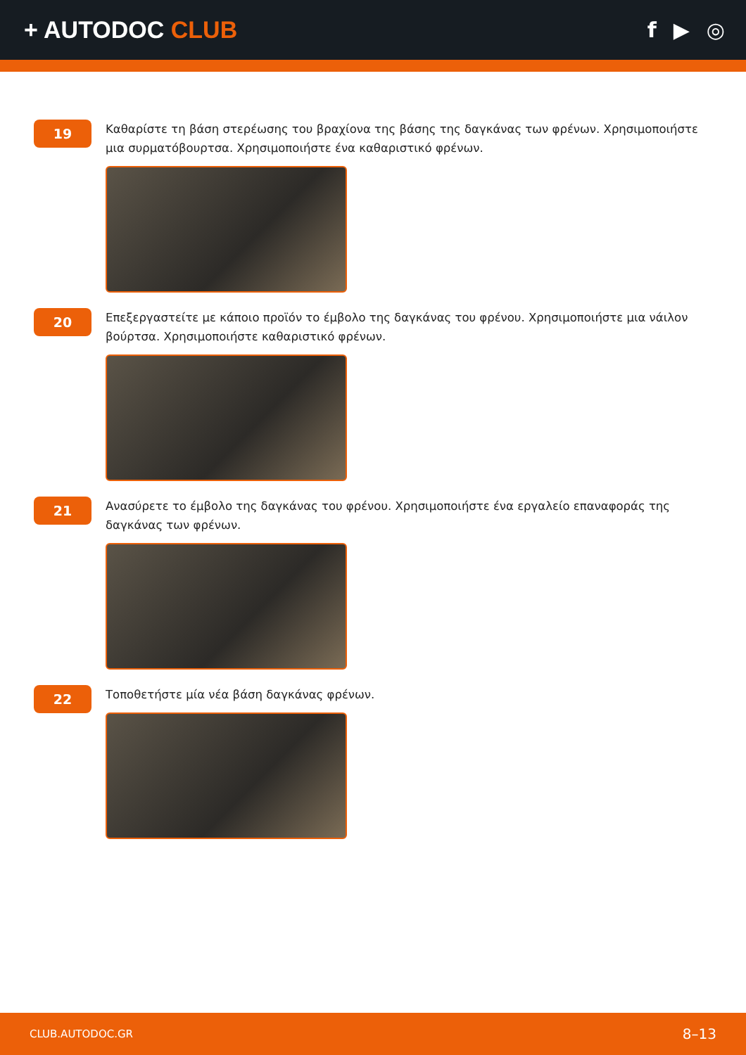+ AUTODOC CLUB f ▶ ◎
19
Καθαρίστε τη βάση στερέωσης του βραχίονα της βάσης της δαγκάνας των φρένων. Χρησιμοποιήστε μια συρματόβουρτσα. Χρησιμοποιήστε ένα καθαριστικό φρένων.
20
Επεξεργαστείτε με κάποιο προϊόν το έμβολο της δαγκάνας του φρένου. Χρησιμοποιήστε μια νάιλον βούρτσα. Χρησιμοποιήστε καθαριστικό φρένων.
21
Ανασύρετε το έμβολο της δαγκάνας του φρένου. Χρησιμοποιήστε ένα εργαλείο επαναφοράς της δαγκάνας των φρένων.
22
Τοποθετήστε μία νέα βάση δαγκάνας φρένων.
CLUB.AUTODOC.GR 8–13